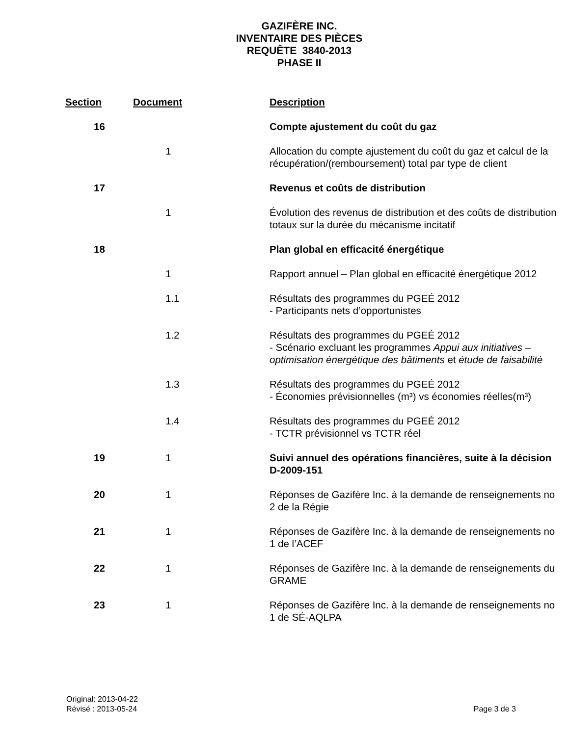GAZIFÈRE INC.
INVENTAIRE DES PIÈCES
REQUÊTE 3840-2013
PHASE II
| Section | Document | Description |
| --- | --- | --- |
| 16 | | Compte ajustement du coût du gaz |
| | 1 | Allocation du compte ajustement du coût du gaz et calcul de la récupération/(remboursement) total par type de client |
| 17 | | Revenus et coûts de distribution |
| | 1 | Évolution des revenus de distribution et des coûts de distribution totaux sur la durée du mécanisme incitatif |
| 18 | | Plan global en efficacité énergétique |
| | 1 | Rapport annuel – Plan global en efficacité énergétique 2012 |
| | 1.1 | Résultats des programmes du PGEÉ 2012 - Participants nets d’opportunistes |
| | 1.2 | Résultats des programmes du PGEÉ 2012 - Scénario excluant les programmes Appui aux initiatives – optimisation énergétique des bâtiments et étude de faisabilité |
| | 1.3 | Résultats des programmes du PGEÉ 2012 - Économies prévisionnelles (m³) vs économies réelles(m³) |
| | 1.4 | Résultats des programmes du PGEÉ 2012 - TCTR prévisionnel vs TCTR réel |
| 19 | 1 | Suivi annuel des opérations financières, suite à la décision D-2009-151 |
| 20 | 1 | Réponses de Gazifère Inc. à la demande de renseignements no 2 de la Régie |
| 21 | 1 | Réponses de Gazifère Inc. à la demande de renseignements no 1 de l’ACEF |
| 22 | 1 | Réponses de Gazifère Inc. à la demande de renseignements du GRAME |
| 23 | 1 | Réponses de Gazifère Inc. à la demande de renseignements no 1 de SÉ-AQLPA |
Original: 2013-04-22
Révisé : 2013-05-24
Page 3 de 3